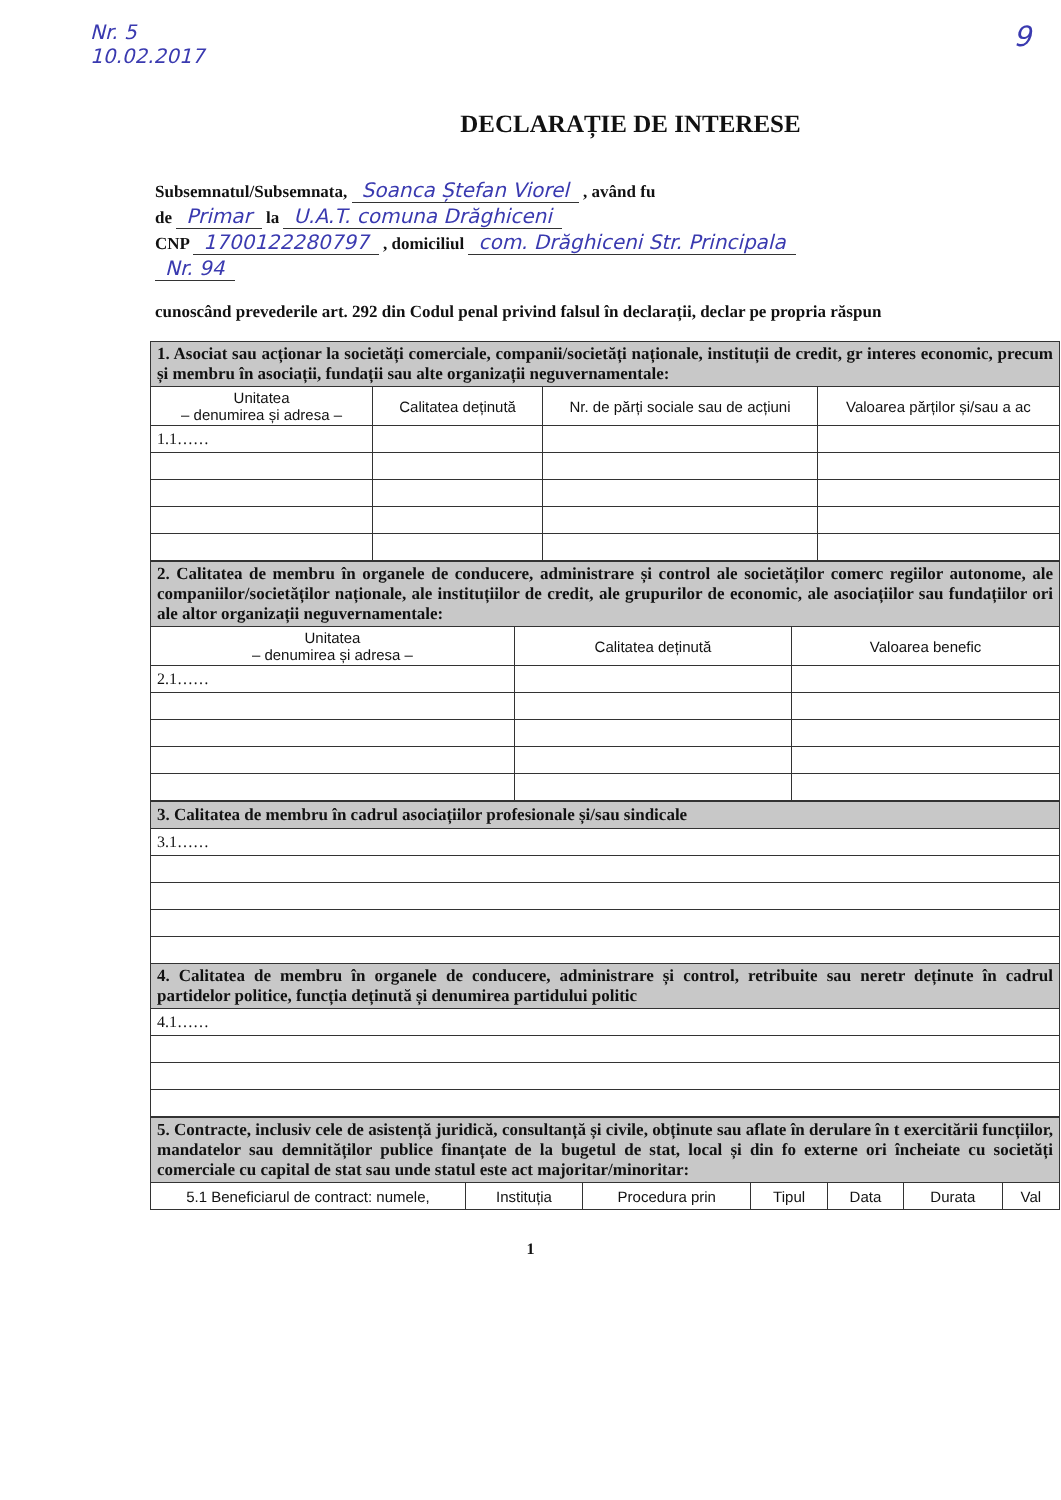Nr. 5
10.02.2017
9
DECLARAȚIE DE INTERESE
Subsemnatul/Subsemnata, Soanca Ștefan Viorel , având fu
de Primar la U.A.T. comuna Drăghiceni
CNP 1700122280797 , domiciliul com. Drăghiceni Str. Principala
Nr. 94
cunoscând prevederile art. 292 din Codul penal privind falsul în declarații, declar pe propria răspun
| 1. Asociat sau acționar la societăți comerciale, companii/societăți naționale, instituții de credit, gr interes economic, precum și membru în asociații, fundații sau alte organizații neguvernamentale: | | | |
| Unitatea – denumirea și adresa – | Calitatea deținută | Nr. de părți sociale sau de acțiuni | Valoarea părților și/sau a ac |
| 1.1…… | | | |
| 2. Calitatea de membru în organele de conducere, administrare și control ale societăților comerc regiilor autonome, ale companiilor/societăților naționale, ale instituțiilor de credit, ale grupurilor de economic, ale asociațiilor sau fundațiilor ori ale altor organizații neguvernamentale: | | |
| Unitatea – denumirea și adresa – | Calitatea deținută | Valoarea benefic |
| 2.1…… | | |
| 3. Calitatea de membru în cadrul asociațiilor profesionale și/sau sindicale |
| 3.1…… |
| 4. Calitatea de membru în organele de conducere, administrare și control, retribuite sau neretr deținute în cadrul partidelor politice, funcția deținută și denumirea partidului politic |
| 4.1…… |
| 5. Contracte, inclusiv cele de asistență juridică, consultanță și civile, obținute sau aflate în derulare în t exercitării funcțiilor, mandatelor sau demnităților publice finanțate de la bugetul de stat, local și din fo externe ori încheiate cu societăți comerciale cu capital de stat sau unde statul este act majoritar/minoritar: | | | | | | |
| 5.1 Beneficiarul de contract: numele, | Instituția | Procedura prin | Tipul | Data | Durata | Val |
1